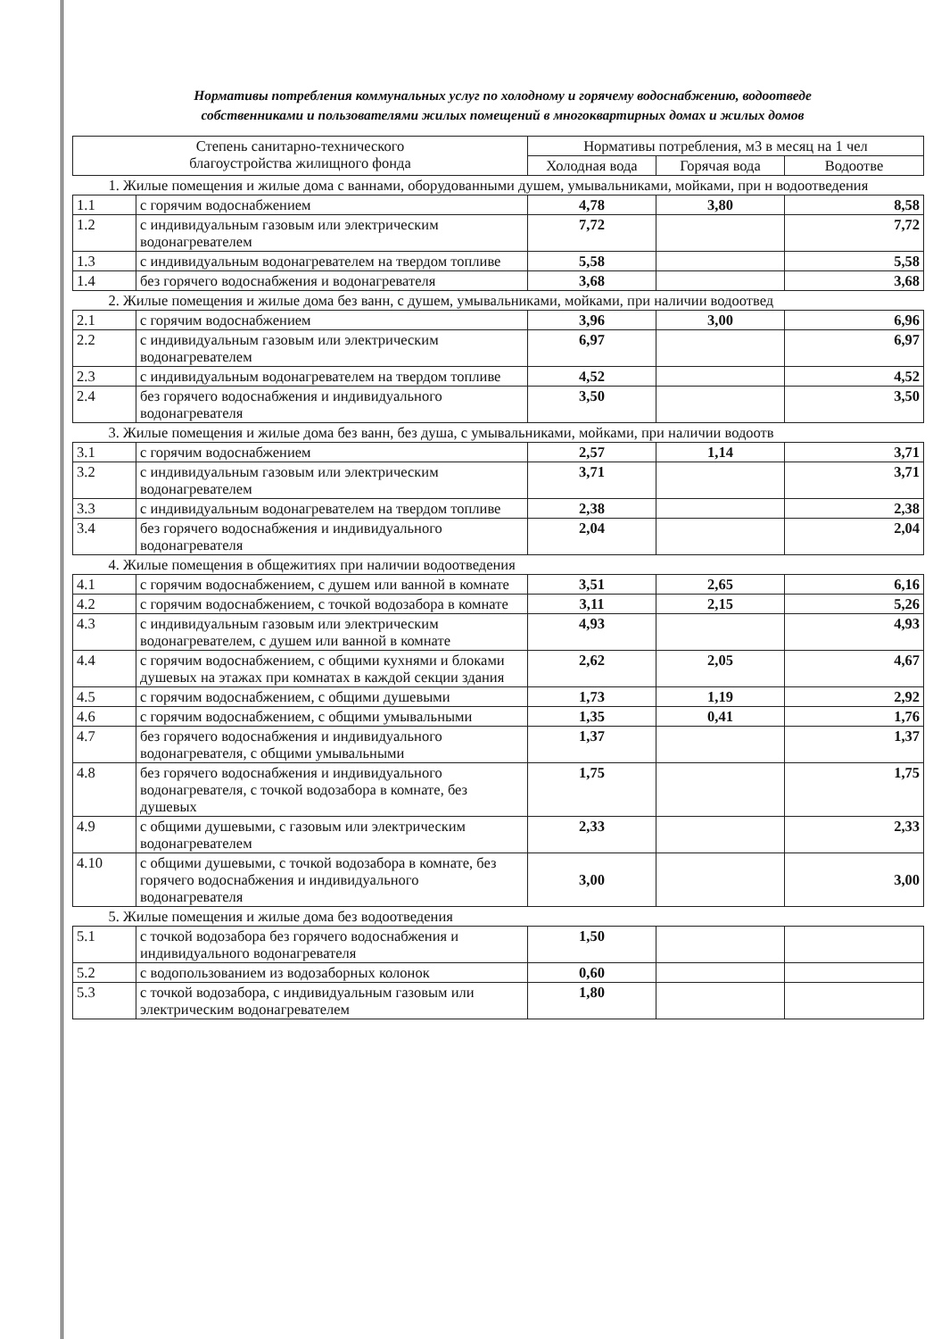Нормативы потребления коммунальных услуг по холодному и горячему водоснабжению, водоотведе
собственниками и пользователями жилых помещений в многоквартирных домах и жилых домов
| Степень санитарно-технического благоустройства жилищного фонда | | Нормативы потребления, м3 в месяц на 1 чел | | |
| --- | --- | --- | --- | --- |
| | | Холодная вода | Горячая вода | Водоотве |
| 1. Жилые помещения и жилые дома с ваннами, оборудованными душем, умывальниками, мойками, при н водоотведения | | | | |
| 1.1 | с горячим водоснабжением | 4,78 | 3,80 | 8,58 |
| 1.2 | с индивидуальным газовым или электрическим водонагревателем | 7,72 | | 7,72 |
| 1.3 | с индивидуальным водонагревателем на твердом топливе | 5,58 | | 5,58 |
| 1.4 | без горячего водоснабжения и водонагревателя | 3,68 | | 3,68 |
| 2. Жилые помещения и жилые дома без ванн, с душем, умывальниками, мойками, при наличии водоотвед | | | | |
| 2.1 | с горячим водоснабжением | 3,96 | 3,00 | 6,96 |
| 2.2 | с индивидуальным газовым или электрическим водонагревателем | 6,97 | | 6,97 |
| 2.3 | с индивидуальным водонагревателем на твердом топливе | 4,52 | | 4,52 |
| 2.4 | без горячего водоснабжения и индивидуального водонагревателя | 3,50 | | 3,50 |
| 3. Жилые помещения и жилые дома без ванн, без душа, с умывальниками, мойками, при наличии водоотв | | | | |
| 3.1 | с горячим водоснабжением | 2,57 | 1,14 | 3,71 |
| 3.2 | с индивидуальным газовым или электрическим водонагревателем | 3,71 | | 3,71 |
| 3.3 | с индивидуальным водонагревателем на твердом топливе | 2,38 | | 2,38 |
| 3.4 | без горячего водоснабжения и индивидуального водонагревателя | 2,04 | | 2,04 |
| 4. Жилые помещения в общежитиях при наличии водоотведения | | | | |
| 4.1 | с горячим водоснабжением, с душем или ванной в комнате | 3,51 | 2,65 | 6,16 |
| 4.2 | с горячим водоснабжением, с точкой водозабора в комнате | 3,11 | 2,15 | 5,26 |
| 4.3 | с индивидуальным газовым или электрическим водонагревателем, с душем или ванной в комнате | 4,93 | | 4,93 |
| 4.4 | с горячим водоснабжением, с общими кухнями и блоками душевых на этажах при комнатах в каждой секции здания | 2,62 | 2,05 | 4,67 |
| 4.5 | с горячим водоснабжением, с общими душевыми | 1,73 | 1,19 | 2,92 |
| 4.6 | с горячим водоснабжением, с общими умывальными | 1,35 | 0,41 | 1,76 |
| 4.7 | без горячего водоснабжения и индивидуального водонагревателя, с общими умывальными | 1,37 | | 1,37 |
| 4.8 | без горячего водоснабжения и индивидуального водонагревателя, с точкой водозабора в комнате, без душевых | 1,75 | | 1,75 |
| 4.9 | с общими душевыми, с газовым или электрическим водонагревателем | 2,33 | | 2,33 |
| 4.10 | с общими душевыми, с точкой водозабора в комнате, без горячего водоснабжения и индивидуального водонагревателя | 3,00 | | 3,00 |
| 5. Жилые помещения и жилые дома без водоотведения | | | | |
| 5.1 | с точкой водозабора без горячего водоснабжения и индивидуального водонагревателя | 1,50 | | |
| 5.2 | с водопользованием из водозаборных колонок | 0,60 | | |
| 5.3 | с точкой водозабора, с индивидуальным газовым или электрическим водонагревателем | 1,80 | | |